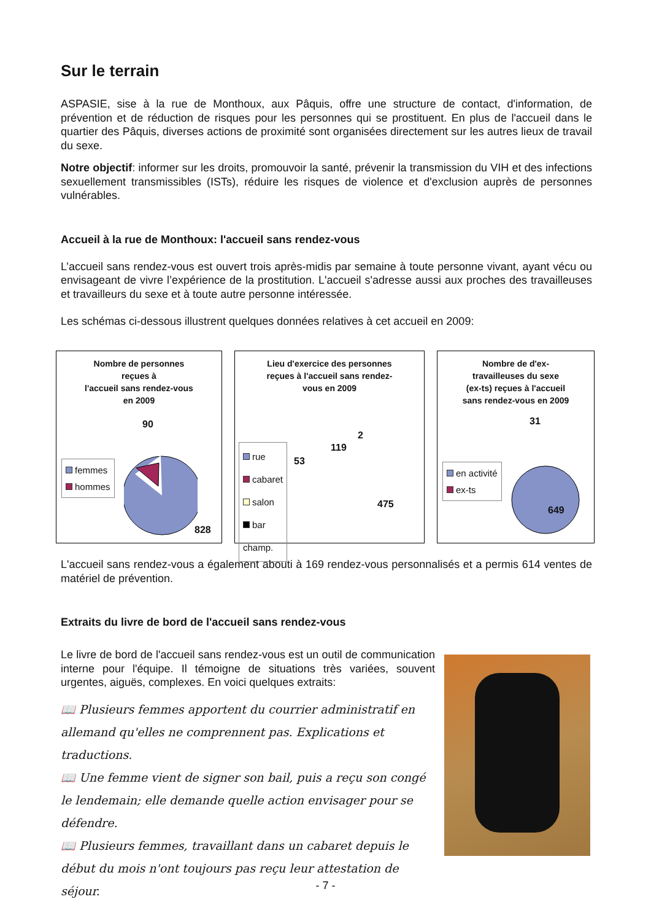Sur le terrain
ASPASIE, sise à la rue de Monthoux, aux Pâquis, offre une structure de contact, d'information, de prévention et de réduction de risques pour les personnes qui se prostituent. En plus de l'accueil dans le quartier des Pâquis, diverses actions de proximité sont organisées directement sur les autres lieux de travail du sexe.
Notre objectif: informer sur les droits, promouvoir la santé, prévenir la transmission du VIH et des infections sexuellement transmissibles (ISTs), réduire les risques de violence et d'exclusion auprès de personnes vulnérables.
Accueil à la rue de Monthoux: l'accueil sans rendez-vous
L’accueil sans rendez-vous est ouvert trois après-midis par semaine à toute personne vivant, ayant vécu ou envisageant de vivre l’expérience de la prostitution. L'accueil s'adresse aussi aux proches des travailleuses et travailleurs du sexe et à toute autre personne intéressée.
Les schémas ci-dessous illustrent quelques données relatives à cet accueil en 2009:
Nombre de personnes
reçues à
l'accueil sans rendez-vous
en 2009
femmes
hommes
90
828
Lieu d'exercice des personnes
reçues à l'accueil sans rendez-
vous en 2009
rue
cabaret
salon
bar
champ.
2
119
53
475
Nombre de d'ex-
travailleuses du sexe
(ex-ts) reçues à l'accueil
sans rendez-vous en 2009
en activité
ex-ts
31
649
L'accueil sans rendez-vous a également abouti à 169 rendez-vous personnalisés et a permis 614 ventes de matériel de prévention.
Extraits du livre de bord de l'accueil sans rendez-vous
Le livre de bord de l'accueil sans rendez-vous est un outil de communication interne pour l'équipe. Il témoigne de situations très variées, souvent urgentes, aiguës, complexes. En voici quelques extraits:
📖 Plusieurs femmes apportent du courrier administratif en allemand qu'elles ne comprennent pas. Explications et traductions.
📖 Une femme vient de signer son bail, puis a reçu son congé le lendemain; elle demande quelle action envisager pour se défendre.
📖 Plusieurs femmes, travaillant dans un cabaret depuis le début du mois n'ont toujours pas reçu leur attestation de séjour.
- 7 -